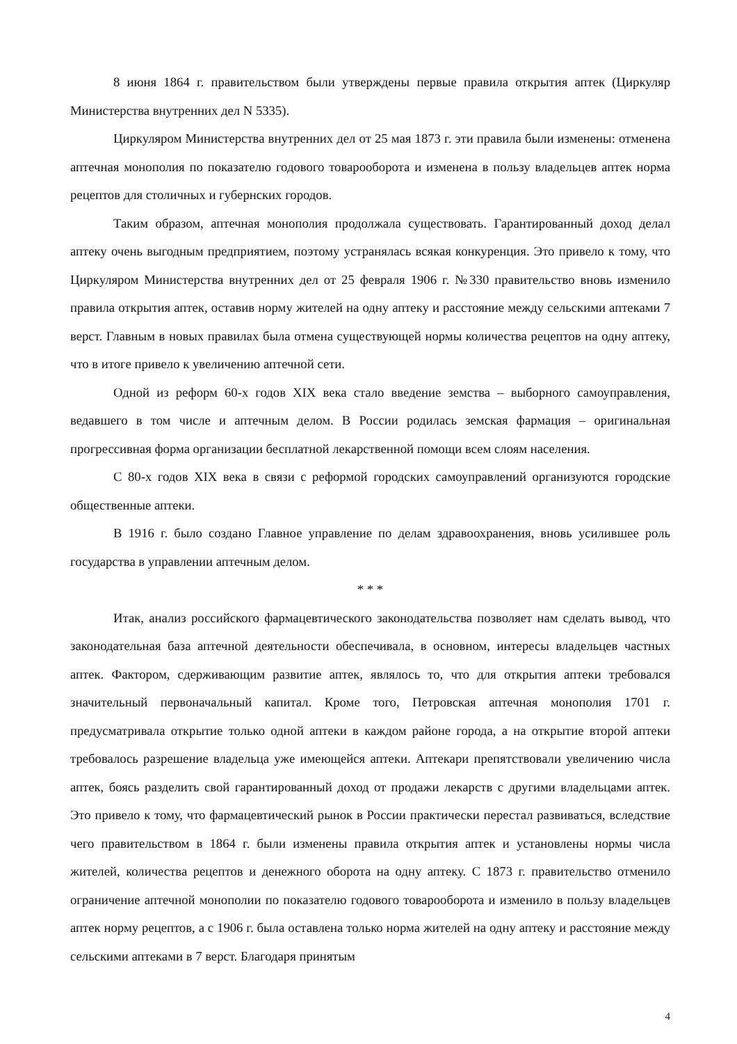8 июня 1864 г. правительством были утверждены первые правила открытия аптек (Циркуляр Министерства внутренних дел N 5335).
Циркуляром Министерства внутренних дел от 25 мая 1873 г. эти правила были изменены: отменена аптечная монополия по показателю годового товарооборота и изменена в пользу владельцев аптек норма рецептов для столичных и губернских городов.
Таким образом, аптечная монополия продолжала существовать. Гарантированный доход делал аптеку очень выгодным предприятием, поэтому устранялась всякая конкуренция. Это привело к тому, что Циркуляром Министерства внутренних дел от 25 февраля 1906 г. №330 правительство вновь изменило правила открытия аптек, оставив норму жителей на одну аптеку и расстояние между сельскими аптеками 7 верст. Главным в новых правилах была отмена существующей нормы количества рецептов на одну аптеку, что в итоге привело к увеличению аптечной сети.
Одной из реформ 60-х годов XIX века стало введение земства – выборного самоуправления, ведавшего в том числе и аптечным делом. В России родилась земская фармация – оригинальная прогрессивная форма организации бесплатной лекарственной помощи всем слоям населения.
С 80-х годов XIX века в связи с реформой городских самоуправлений организуются городские общественные аптеки.
В 1916 г. было создано Главное управление по делам здравоохранения, вновь усилившее роль государства в управлении аптечным делом.
* * *
Итак, анализ российского фармацевтического законодательства позволяет нам сделать вывод, что законодательная база аптечной деятельности обеспечивала, в основном, интересы владельцев частных аптек. Фактором, сдерживающим развитие аптек, являлось то, что для открытия аптеки требовался значительный первоначальный капитал. Кроме того, Петровская аптечная монополия 1701 г. предусматривала открытие только одной аптеки в каждом районе города, а на открытие второй аптеки требовалось разрешение владельца уже имеющейся аптеки. Аптекари препятствовали увеличению числа аптек, боясь разделить свой гарантированный доход от продажи лекарств с другими владельцами аптек. Это привело к тому, что фармацевтический рынок в России практически перестал развиваться, вследствие чего правительством в 1864 г. были изменены правила открытия аптек и установлены нормы числа жителей, количества рецептов и денежного оборота на одну аптеку. С 1873 г. правительство отменило ограничение аптечной монополии по показателю годового товарооборота и изменило в пользу владельцев аптек норму рецептов, а с 1906 г. была оставлена только норма жителей на одну аптеку и расстояние между сельскими аптеками в 7 верст. Благодаря принятым
4